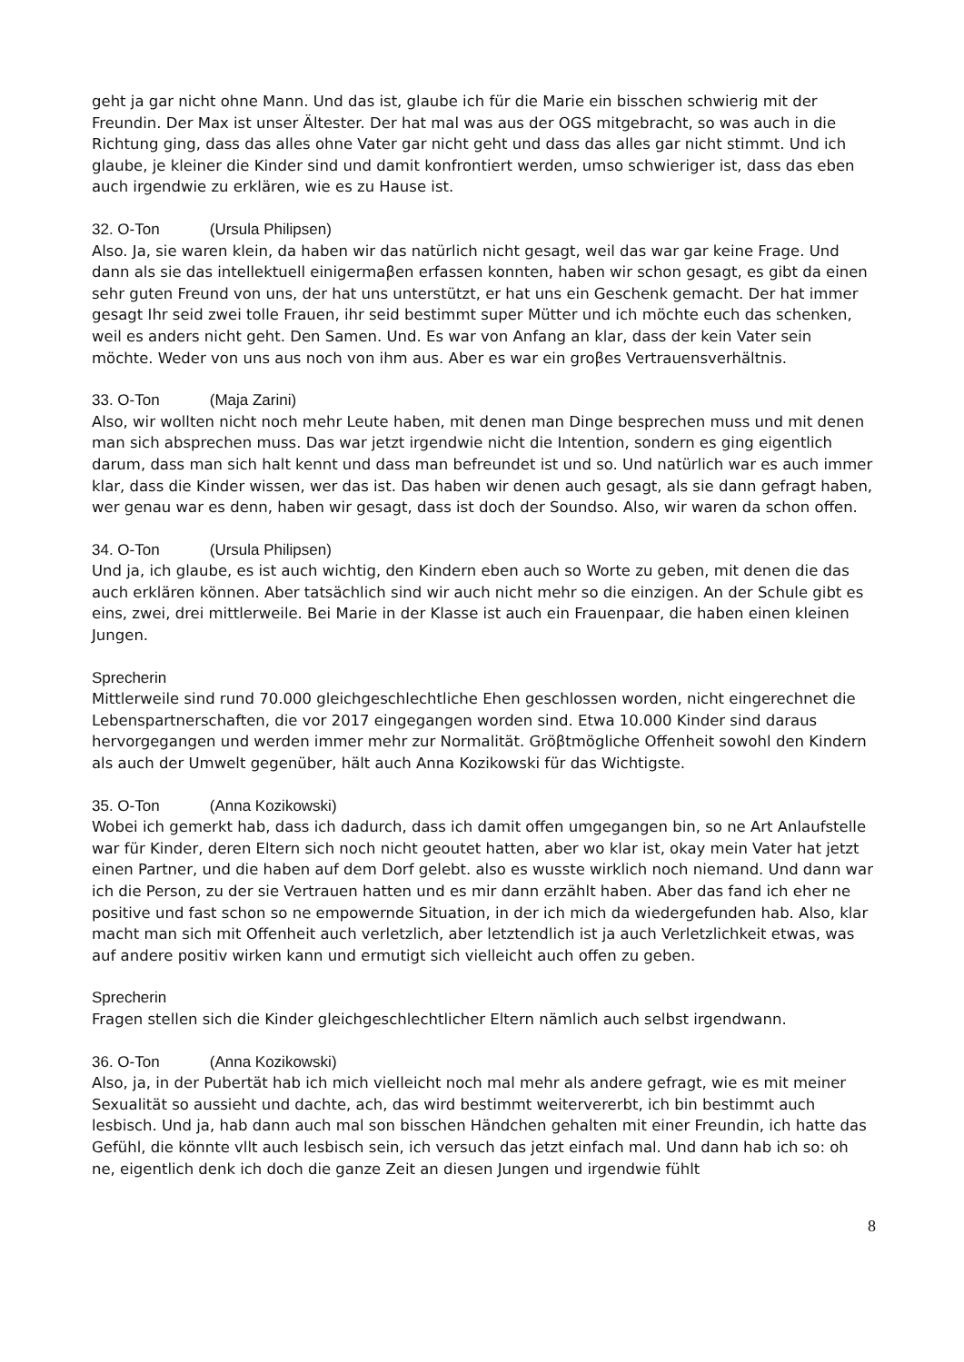geht ja gar nicht ohne Mann. Und das ist, glaube ich für die Marie ein bisschen schwierig mit der Freundin. Der Max ist unser Ältester. Der hat mal was aus der OGS mitgebracht, so was auch in die Richtung ging, dass das alles ohne Vater gar nicht geht und dass das alles gar nicht stimmt. Und ich glaube, je kleiner die Kinder sind und damit konfrontiert werden, umso schwieriger ist, dass das eben auch irgendwie zu erklären, wie es zu Hause ist.
32. O-Ton (Ursula Philipsen)
Also. Ja, sie waren klein, da haben wir das natürlich nicht gesagt, weil das war gar keine Frage. Und dann als sie das intellektuell einigermaβen erfassen konnten, haben wir schon gesagt, es gibt da einen sehr guten Freund von uns, der hat uns unterstützt, er hat uns ein Geschenk gemacht. Der hat immer gesagt Ihr seid zwei tolle Frauen, ihr seid bestimmt super Mütter und ich möchte euch das schenken, weil es anders nicht geht. Den Samen. Und. Es war von Anfang an klar, dass der kein Vater sein möchte. Weder von uns aus noch von ihm aus. Aber es war ein groβes Vertrauensverhältnis.
33. O-Ton (Maja Zarini)
Also, wir wollten nicht noch mehr Leute haben, mit denen man Dinge besprechen muss und mit denen man sich absprechen muss. Das war jetzt irgendwie nicht die Intention, sondern es ging eigentlich darum, dass man sich halt kennt und dass man befreundet ist und so. Und natürlich war es auch immer klar, dass die Kinder wissen, wer das ist. Das haben wir denen auch gesagt, als sie dann gefragt haben, wer genau war es denn, haben wir gesagt, dass ist doch der Soundso. Also, wir waren da schon offen.
34. O-Ton (Ursula Philipsen)
Und ja, ich glaube, es ist auch wichtig, den Kindern eben auch so Worte zu geben, mit denen die das auch erklären können. Aber tatsächlich sind wir auch nicht mehr so die einzigen. An der Schule gibt es eins, zwei, drei mittlerweile. Bei Marie in der Klasse ist auch ein Frauenpaar, die haben einen kleinen Jungen.
Sprecherin
Mittlerweile sind rund 70.000 gleichgeschlechtliche Ehen geschlossen worden, nicht eingerechnet die Lebenspartnerschaften, die vor 2017 eingegangen worden sind. Etwa 10.000 Kinder sind daraus hervorgegangen und werden immer mehr zur Normalität. Gröβtmögliche Offenheit sowohl den Kindern als auch der Umwelt gegenüber, hält auch Anna Kozikowski für das Wichtigste.
35. O-Ton (Anna Kozikowski)
Wobei ich gemerkt hab, dass ich dadurch, dass ich damit offen umgegangen bin, so ne Art Anlaufstelle war für Kinder, deren Eltern sich noch nicht geoutet hatten, aber wo klar ist, okay mein Vater hat jetzt einen Partner, und die haben auf dem Dorf gelebt. also es wusste wirklich noch niemand. Und dann war ich die Person, zu der sie Vertrauen hatten und es mir dann erzählt haben. Aber das fand ich eher ne positive und fast schon so ne empowernde Situation, in der ich mich da wiedergefunden hab. Also, klar macht man sich mit Offenheit auch verletzlich, aber letztendlich ist ja auch Verletzlichkeit etwas, was auf andere positiv wirken kann und ermutigt sich vielleicht auch offen zu geben.
Sprecherin
Fragen stellen sich die Kinder gleichgeschlechtlicher Eltern nämlich auch selbst irgendwann.
36. O-Ton (Anna Kozikowski)
Also, ja, in der Pubertät hab ich mich vielleicht noch mal mehr als andere gefragt, wie es mit meiner Sexualität so aussieht und dachte, ach, das wird bestimmt weitervererbt, ich bin bestimmt auch lesbisch. Und ja, hab dann auch mal son bisschen Händchen gehalten mit einer Freundin, ich hatte das Gefühl, die könnte vllt auch lesbisch sein, ich versuch das jetzt einfach mal. Und dann hab ich so: oh ne, eigentlich denk ich doch die ganze Zeit an diesen Jungen und irgendwie fühlt
8